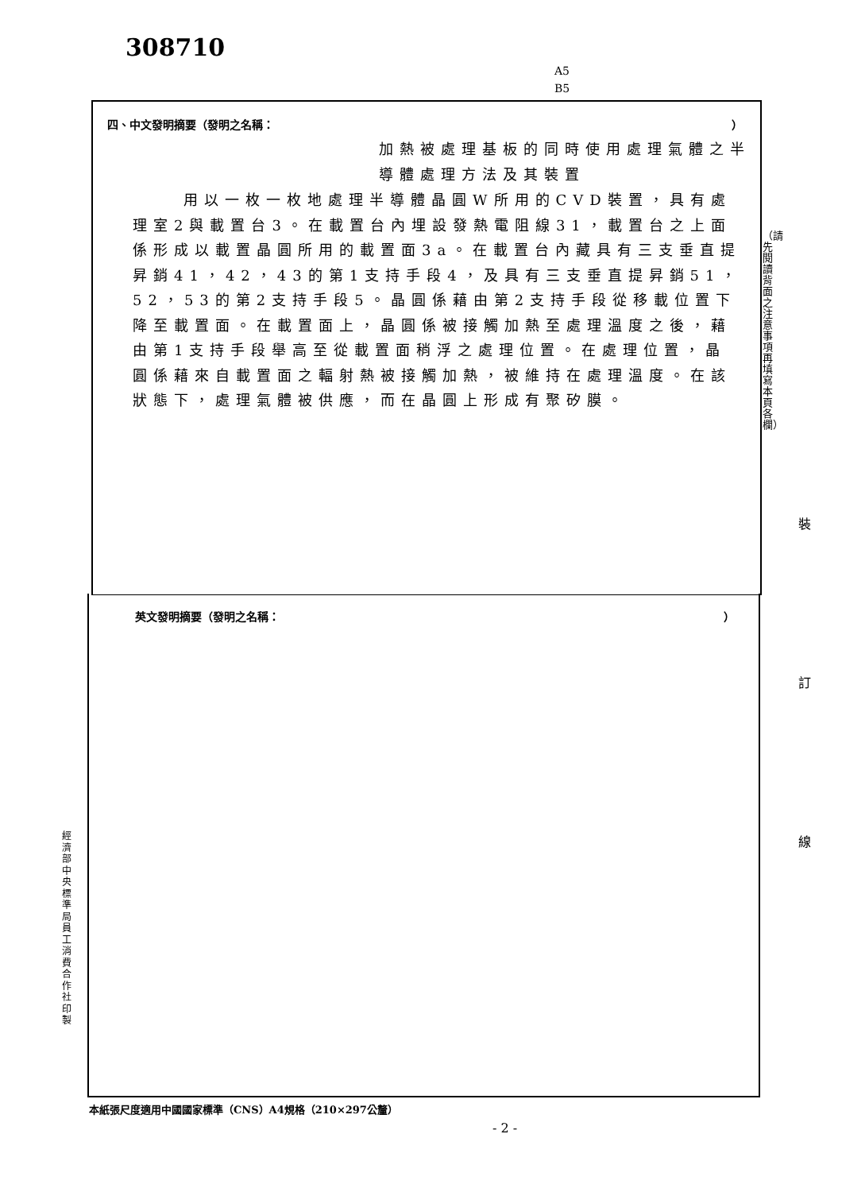308710
A5
B5
四、中文發明摘要（發明之名稱： ）
加熱被處理基板的同時使用處理氣體之半導體處理方法及其裝置
用以一枚一枚地處理半導體晶圓W所用的CVD裝置，具有處理室2與載置台3。在載置台內埋設發熱電阻線31，載置台之上面係形成以載置晶圓所用的載置面3a。在載置台內藏具有三支垂直提昇銷41，42，43的第1支持手段4，及具有三支垂直提昇銷51，52，53的第2支持手段5。晶圓係藉由第2支持手段從移載位置下降至載置面。在載置面上，晶圓係被接觸加熱至處理溫度之後，藉由第1支持手段舉高至從載置面稍浮之處理位置。在處理位置，晶圓係藉來自載置面之輻射熱被接觸加熱，被維持在處理溫度。在該狀態下，處理氣體被供應，而在晶圓上形成有聚矽膜。
英文發明摘要（發明之名稱： ）
（請先閱讀背面之注意事項再填寫本頁各欄）
裝
訂
線
經濟部中央標準局員工消費合作社印製
本紙張尺度適用中國國家標準（CNS）A4規格（210×297公釐）
- 2 -